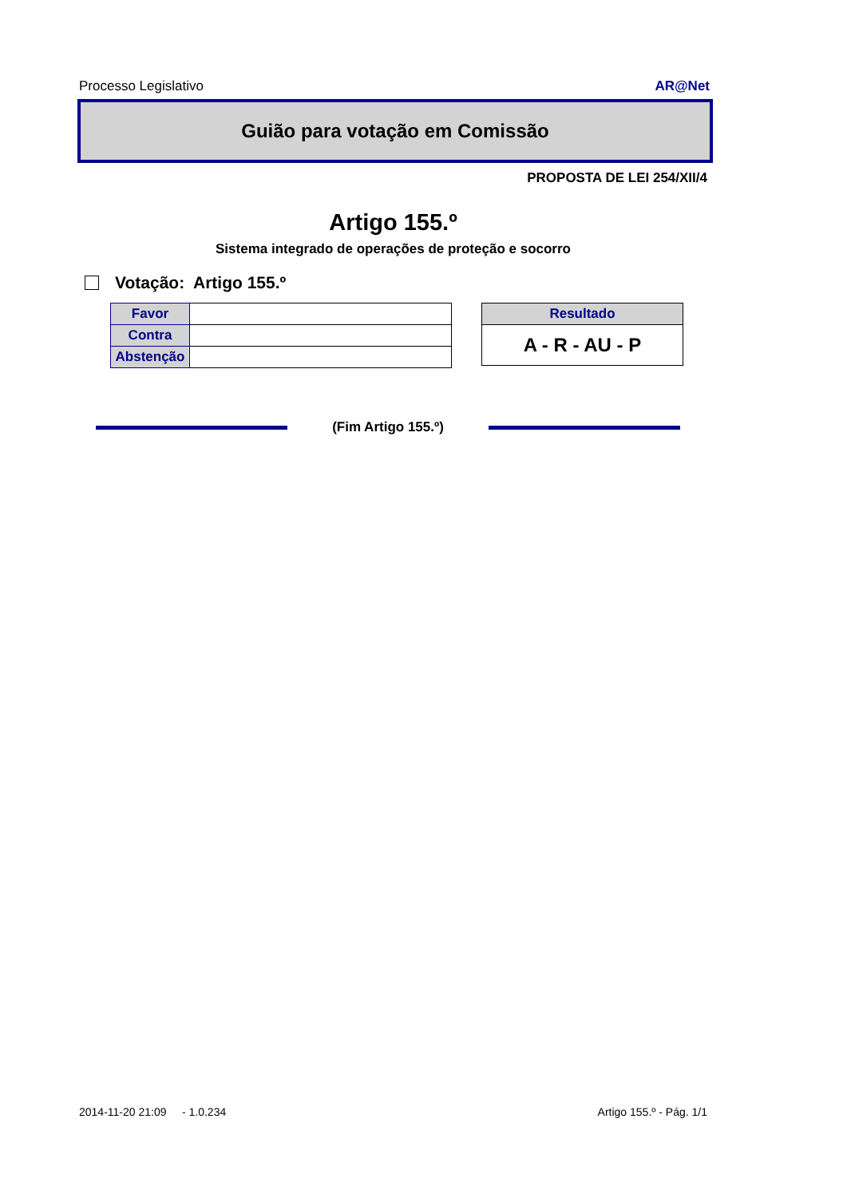Processo Legislativo AR@Net
Guião para votação em Comissão
PROPOSTA DE LEI 254/XII/4
Artigo 155.º
Sistema integrado de operações de proteção e socorro
Votação: Artigo 155.º
| Favor | |
| Contra | |
| Abstenção | |
| Resultado |
| --- |
| A - R - AU - P |
(Fim Artigo 155.º)
2014-11-20 21:09 - 1.0.234 Artigo 155.º - Pág. 1/1